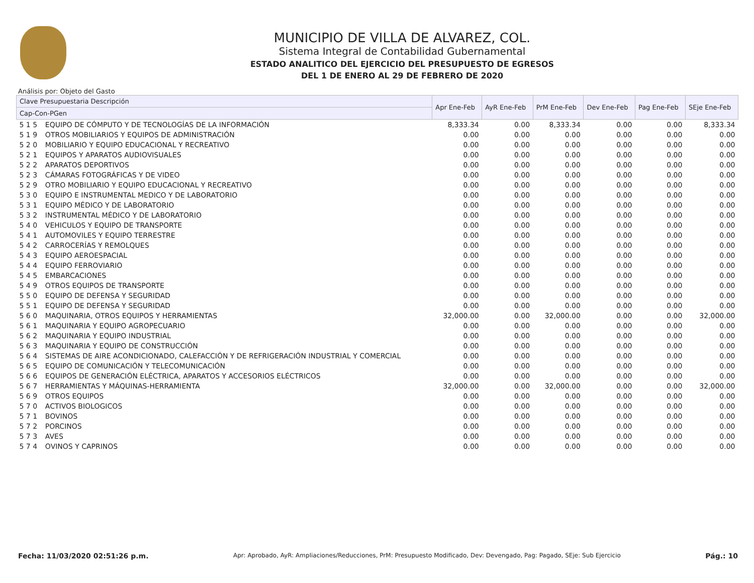MUNICIPIO DE VILLA DE ALVAREZ, COL.
Sistema Integral de Contabilidad Gubernamental
ESTADO ANALITICO DEL EJERCICIO DEL PRESUPUESTO DE EGRESOS
DEL 1 DE ENERO AL 29 DE FEBRERO DE 2020
Análisis por: Objeto del Gasto
| Clave Presupuestaria Descripción | | Apr Ene-Feb | AyR Ene-Feb | PrM Ene-Feb | Dev Ene-Feb | Pag Ene-Feb | SEje Ene-Feb |
| --- | --- | --- | --- | --- | --- | --- | --- |
| Cap-Con-PGen | | | | | | | |
| 5 1 5 | EQUIPO DE CÓMPUTO Y DE TECNOLOGÍAS DE LA INFORMACIÓN | 8,333.34 | 0.00 | 8,333.34 | 0.00 | 0.00 | 8,333.34 |
| 5 1 9 | OTROS MOBILIARIOS Y EQUIPOS DE ADMINISTRACIÓN | 0.00 | 0.00 | 0.00 | 0.00 | 0.00 | 0.00 |
| 5 2 0 | MOBILIARIO Y EQUIPO EDUCACIONAL Y RECREATIVO | 0.00 | 0.00 | 0.00 | 0.00 | 0.00 | 0.00 |
| 5 2 1 | EQUIPOS Y APARATOS AUDIOVISUALES | 0.00 | 0.00 | 0.00 | 0.00 | 0.00 | 0.00 |
| 5 2 2 | APARATOS DEPORTIVOS | 0.00 | 0.00 | 0.00 | 0.00 | 0.00 | 0.00 |
| 5 2 3 | CÁMARAS FOTOGRÁFICAS Y DE VIDEO | 0.00 | 0.00 | 0.00 | 0.00 | 0.00 | 0.00 |
| 5 2 9 | OTRO MOBILIARIO Y EQUIPO EDUCACIONAL Y RECREATIVO | 0.00 | 0.00 | 0.00 | 0.00 | 0.00 | 0.00 |
| 5 3 0 | EQUIPO E INSTRUMENTAL MEDICO Y DE LABORATORIO | 0.00 | 0.00 | 0.00 | 0.00 | 0.00 | 0.00 |
| 5 3 1 | EQUIPO MÉDICO Y DE LABORATORIO | 0.00 | 0.00 | 0.00 | 0.00 | 0.00 | 0.00 |
| 5 3 2 | INSTRUMENTAL MÉDICO Y DE LABORATORIO | 0.00 | 0.00 | 0.00 | 0.00 | 0.00 | 0.00 |
| 5 4 0 | VEHICULOS Y EQUIPO DE TRANSPORTE | 0.00 | 0.00 | 0.00 | 0.00 | 0.00 | 0.00 |
| 5 4 1 | AUTOMOVILES Y EQUIPO TERRESTRE | 0.00 | 0.00 | 0.00 | 0.00 | 0.00 | 0.00 |
| 5 4 2 | CARROCERÍAS Y REMOLQUES | 0.00 | 0.00 | 0.00 | 0.00 | 0.00 | 0.00 |
| 5 4 3 | EQUIPO AEROESPACIAL | 0.00 | 0.00 | 0.00 | 0.00 | 0.00 | 0.00 |
| 5 4 4 | EQUIPO FERROVIARIO | 0.00 | 0.00 | 0.00 | 0.00 | 0.00 | 0.00 |
| 5 4 5 | EMBARCACIONES | 0.00 | 0.00 | 0.00 | 0.00 | 0.00 | 0.00 |
| 5 4 9 | OTROS EQUIPOS DE TRANSPORTE | 0.00 | 0.00 | 0.00 | 0.00 | 0.00 | 0.00 |
| 5 5 0 | EQUIPO DE DEFENSA Y SEGURIDAD | 0.00 | 0.00 | 0.00 | 0.00 | 0.00 | 0.00 |
| 5 5 1 | EQUIPO DE DEFENSA Y SEGURIDAD | 0.00 | 0.00 | 0.00 | 0.00 | 0.00 | 0.00 |
| 5 6 0 | MAQUINARIA, OTROS EQUIPOS Y HERRAMIENTAS | 32,000.00 | 0.00 | 32,000.00 | 0.00 | 0.00 | 32,000.00 |
| 5 6 1 | MAQUINARIA Y EQUIPO AGROPECUARIO | 0.00 | 0.00 | 0.00 | 0.00 | 0.00 | 0.00 |
| 5 6 2 | MAQUINARIA Y EQUIPO INDUSTRIAL | 0.00 | 0.00 | 0.00 | 0.00 | 0.00 | 0.00 |
| 5 6 3 | MAQUINARIA Y EQUIPO DE CONSTRUCCIÓN | 0.00 | 0.00 | 0.00 | 0.00 | 0.00 | 0.00 |
| 5 6 4 | SISTEMAS DE AIRE ACONDICIONADO, CALEFACCIÓN Y DE REFRIGERACIÓN INDUSTRIAL Y COMERCIAL | 0.00 | 0.00 | 0.00 | 0.00 | 0.00 | 0.00 |
| 5 6 5 | EQUIPO DE COMUNICACIÓN Y TELECOMUNICACIÓN | 0.00 | 0.00 | 0.00 | 0.00 | 0.00 | 0.00 |
| 5 6 6 | EQUIPOS DE GENERACIÓN ELÉCTRICA, APARATOS Y ACCESORIOS ELÉCTRICOS | 0.00 | 0.00 | 0.00 | 0.00 | 0.00 | 0.00 |
| 5 6 7 | HERRAMIENTAS Y MÁQUINAS-HERRAMIENTA | 32,000.00 | 0.00 | 32,000.00 | 0.00 | 0.00 | 32,000.00 |
| 5 6 9 | OTROS EQUIPOS | 0.00 | 0.00 | 0.00 | 0.00 | 0.00 | 0.00 |
| 5 7 0 | ACTIVOS BIOLOGICOS | 0.00 | 0.00 | 0.00 | 0.00 | 0.00 | 0.00 |
| 5 7 1 | BOVINOS | 0.00 | 0.00 | 0.00 | 0.00 | 0.00 | 0.00 |
| 5 7 2 | PORCINOS | 0.00 | 0.00 | 0.00 | 0.00 | 0.00 | 0.00 |
| 5 7 3 | AVES | 0.00 | 0.00 | 0.00 | 0.00 | 0.00 | 0.00 |
| 5 7 4 | OVINOS Y CAPRINOS | 0.00 | 0.00 | 0.00 | 0.00 | 0.00 | 0.00 |
Fecha: 11/03/2020 02:51:26 p.m. Apr: Aprobado, AyR: Ampliaciones/Reducciones, PrM: Presupuesto Modificado, Dev: Devengado, Pag: Pagado, SEje: Sub Ejercicio Pág.: 10